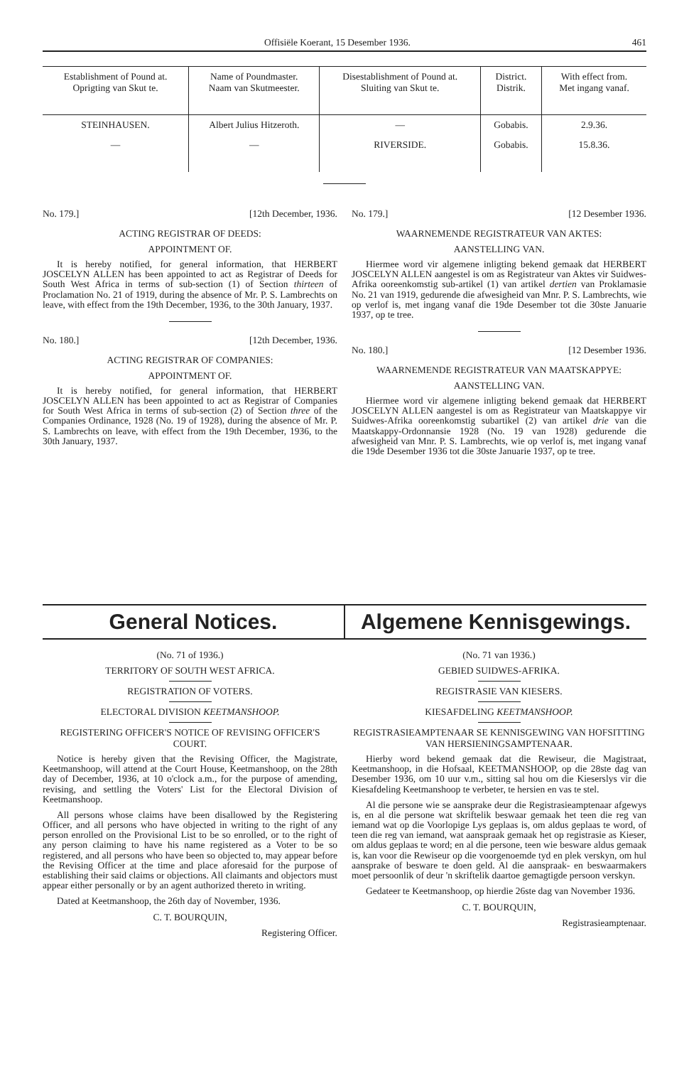Offisiële Koerant, 15 Desember 1936. 461
| Establishment of Pound at. Oprigting van Skut te. | Name of Poundmaster. Naam van Skutmeester. | Disestablishment of Pound at. Sluiting van Skut te. | District. Distrik. | With effect from. Met ingang vanaf. |
| --- | --- | --- | --- | --- |
| STEINHAUSEN. | Albert Julius Hitzeroth. | — | Gobabis. | 2.9.36. |
| — | — | RIVERSIDE. | Gobabis. | 15.8.36. |
No. 179.] [12th December, 1936.
ACTING REGISTRAR OF DEEDS:
APPOINTMENT OF.
It is hereby notified, for general information, that HERBERT JOSCELYN ALLEN has been appointed to act as Registrar of Deeds for South West Africa in terms of sub-section (1) of Section thirteen of Proclamation No. 21 of 1919, during the absence of Mr. P. S. Lambrechts on leave, with effect from the 19th December, 1936, to the 30th January, 1937.
No. 180.] [12th December, 1936.
ACTING REGISTRAR OF COMPANIES:
APPOINTMENT OF.
It is hereby notified, for general information, that HERBERT JOSCELYN ALLEN has been appointed to act as Registrar of Companies for South West Africa in terms of sub-section (2) of Section three of the Companies Ordinance, 1928 (No. 19 of 1928), during the absence of Mr. P. S. Lambrechts on leave, with effect from the 19th December, 1936, to the 30th January, 1937.
No. 179.] [12 Desember 1936.
WAARNEMENDE REGISTRATEUR VAN AKTES:
AANSTELLING VAN.
Hiermee word vir algemene inligting bekend gemaak dat HERBERT JOSCELYN ALLEN aangestel is om as Registrateur van Aktes vir Suidwes-Afrika ooreenkomstig sub-artikel (1) van artikel dertien van Proklamasie No. 21 van 1919, gedurende die afwesigheid van Mnr. P. S. Lambrechts, wie op verlof is, met ingang vanaf die 19de Desember tot die 30ste Januarie 1937, op te tree.
No. 180.] [12 Desember 1936.
WAARNEMENDE REGISTRATEUR VAN MAATSKAPPYE:
AANSTELLING VAN.
Hiermee word vir algemene inligting bekend gemaak dat HERBERT JOSCELYN ALLEN aangestel is om as Registrateur van Maatskappye vir Suidwes-Afrika ooreenkomstig subartikel (2) van artikel drie van die Maatskappy-Ordonnansie 1928 (No. 19 van 1928) gedurende die afwesigheid van Mnr. P. S. Lambrechts, wie op verlof is, met ingang vanaf die 19de Desember 1936 tot die 30ste Januarie 1937, op te tree.
General Notices. Algemene Kennisgewings.
(No. 71 of 1936.)
TERRITORY OF SOUTH WEST AFRICA.
REGISTRATION OF VOTERS.
ELECTORAL DIVISION KEETMANSHOOP.
REGISTERING OFFICER'S NOTICE OF REVISING OFFICER'S COURT.
Notice is hereby given that the Revising Officer, the Magistrate, Keetmanshoop, will attend at the Court House, Keetmanshoop, on the 28th day of December, 1936, at 10 o'clock a.m., for the purpose of amending, revising, and settling the Voters' List for the Electoral Division of Keetmanshoop.
All persons whose claims have been disallowed by the Registering Officer, and all persons who have objected in writing to the right of any person enrolled on the Provisional List to be so enrolled, or to the right of any person claiming to have his name registered as a Voter to be so registered, and all persons who have been so objected to, may appear before the Revising Officer at the time and place aforesaid for the purpose of establishing their said claims or objections. All claimants and objectors must appear either personally or by an agent authorized thereto in writing.
Dated at Keetmanshoop, the 26th day of November, 1936.
C. T. BOURQUIN,
Registering Officer.
(No. 71 van 1936.)
GEBIED SUIDWES-AFRIKA.
REGISTRASIE VAN KIESERS.
KIESAFDELING KEETMANSHOOP.
REGISTRASIEAMPTENAAR SE KENNISGEWING VAN HOFSITTING VAN HERSIENINGSAMPTENAAR.
Hierby word bekend gemaak dat die Rewiseur, die Magistraat, Keetmanshoop, in die Hofsaal, KEETMANSHOOP, op die 28ste dag van Desember 1936, om 10 uur v.m., sitting sal hou om die Kieserslys vir die Kiesafdeling Keetmanshoop te verbeter, te hersien en vas te stel.
Al die persone wie se aansprake deur die Registrasieamptenaar afgewys is, en al die persone wat skriftelik beswaar gemaak het teen die reg van iemand wat op die Voorlopige Lys geplaas is, om aldus geplaas te word, of teen die reg van iemand, wat aanspraak gemaak het op registrasie as Kieser, om aldus geplaas te word; en al die persone, teen wie besware aldus gemaak is, kan voor die Rewiseur op die voorgenoemde tyd en plek verskyn, om hul aansprake of besware te doen geld. Al die aanspraak- en beswaarmakers moet persoonlik of deur 'n skriftelik daartoe gemagtigde persoon verskyn.
Gedateer te Keetmanshoop, op hierdie 26ste dag van November 1936.
C. T. BOURQUIN,
Registrasieamptenaar.